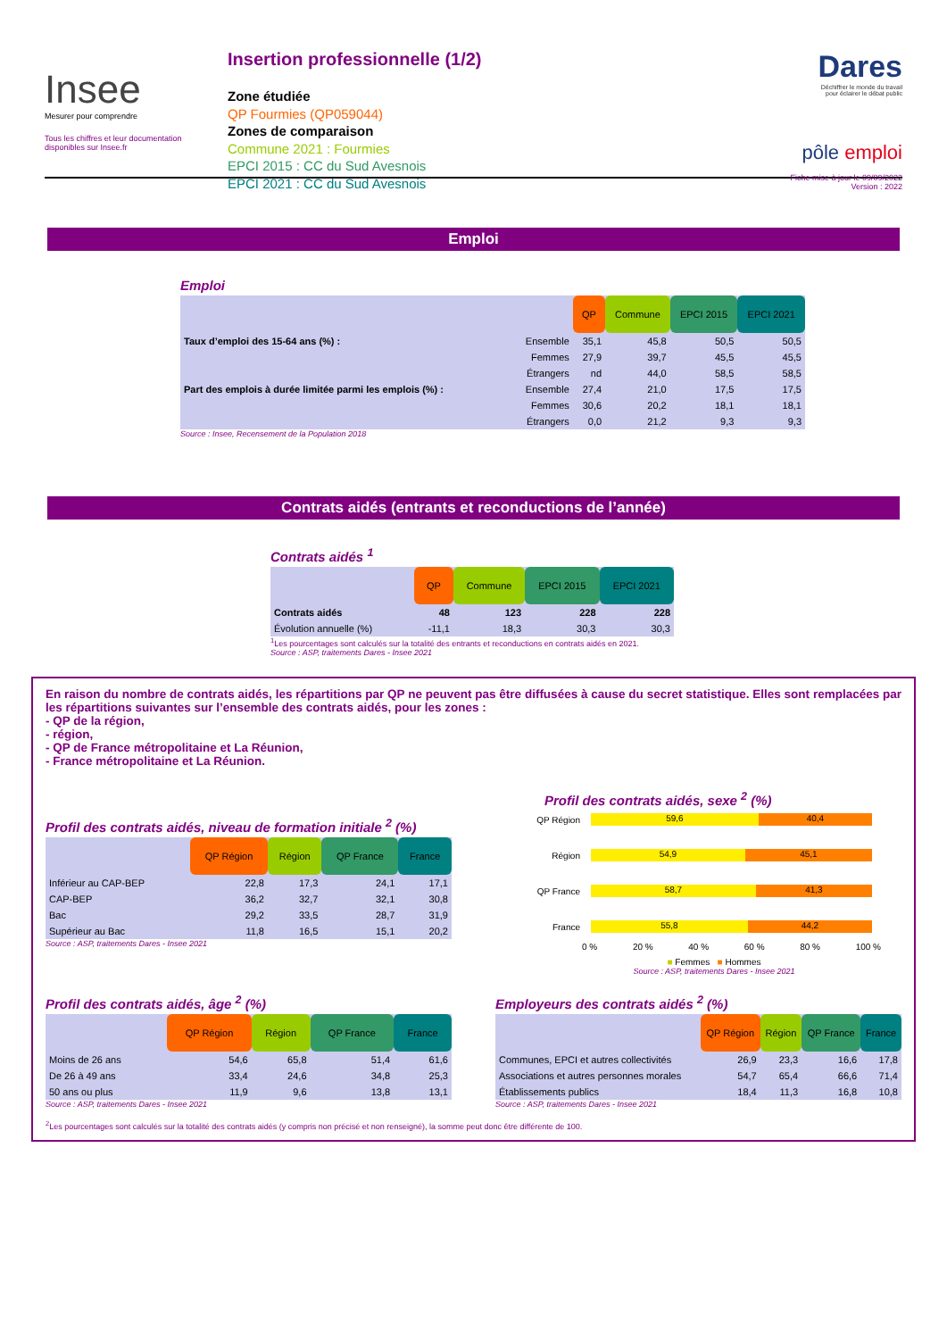Insee
Mesurer pour comprendre
Tous les chiffres et leur documentation disponibles sur Insee.fr
Insertion professionnelle (1/2)
Zone étudiée
QP Fourmies (QP059044)
Zones de comparaison
Commune 2021 : Fourmies
EPCI 2015 : CC du Sud Avesnois
EPCI 2021 : CC du Sud Avesnois
Dares
Déchiffrer le monde du travail
pour éclairer le débat public
pôle emploi
Fiche mise à jour le 09/09/2022
Version : 2022
Emploi
Emploi
| | | QP | Commune | EPCI 2015 | EPCI 2021 |
| Taux d’emploi des 15-64 ans (%) : | Ensemble | 35,1 | 45,8 | 50,5 | 50,5 |
| | Femmes | 27,9 | 39,7 | 45,5 | 45,5 |
| | Étrangers | nd | 44,0 | 58,5 | 58,5 |
| Part des emplois à durée limitée parmi les emplois (%) : | Ensemble | 27,4 | 21,0 | 17,5 | 17,5 |
| | Femmes | 30,6 | 20,2 | 18,1 | 18,1 |
| | Étrangers | 0,0 | 21,2 | 9,3 | 9,3 |
Source : Insee, Recensement de la Population 2018
Contrats aidés (entrants et reconductions de l’année)
Contrats aidés <sup>1</sup>
| | QP | Commune | EPCI 2015 | EPCI 2021 |
| Contrats aidés | 48 | 123 | 228 | 228 |
| Évolution annuelle (%) | -11,1 | 18,3 | 30,3 | 30,3 |
<sup>1</sup> Les pourcentages sont calculés sur la totalité des entrants et reconductions en contrats aidés en 2021.
Source : ASP, traitements Dares - Insee 2021
En raison du nombre de contrats aidés, les répartitions par QP ne peuvent pas être diffusées à cause du secret statistique. Elles sont remplacées par les répartitions suivantes sur l’ensemble des contrats aidés, pour les zones :
- QP de la région,
- région,
- QP de France métropolitaine et La Réunion,
- France métropolitaine et La Réunion.
Profil des contrats aidés, niveau de formation initiale <sup>2</sup> (%)
| | QP Région | Région | QP France | France |
| Inférieur au CAP-BEP | 22,8 | 17,3 | 24,1 | 17,1 |
| CAP-BEP | 36,2 | 32,7 | 32,1 | 30,8 |
| Bac | 29,2 | 33,5 | 28,7 | 31,9 |
| Supérieur au Bac | 11,8 | 16,5 | 15,1 | 20,2 |
Source : ASP, traitements Dares - Insee 2021
Profil des contrats aidés, sexe <sup>2</sup> (%)
QP Région
59,6 40,4
Région
54,9 45,1
QP France
58,7 41,3
France
55,8 44,2
0 % 20 % 40 % 60 % 80 % 100 %
■ Femmes ■ Hommes
Source : ASP, traitements Dares - Insee 2021
Profil des contrats aidés, âge <sup>2</sup> (%)
| | QP Région | Région | QP France | France |
| Moins de 26 ans | 54,6 | 65,8 | 51,4 | 61,6 |
| De 26 à 49 ans | 33,4 | 24,6 | 34,8 | 25,3 |
| 50 ans ou plus | 11,9 | 9,6 | 13,8 | 13,1 |
Source : ASP, traitements Dares - Insee 2021
Employeurs des contrats aidés <sup>2</sup> (%)
| | QP Région | Région | QP France | France |
| Communes, EPCI et autres collectivités | 26,9 | 23,3 | 16,6 | 17,8 |
| Associations et autres personnes morales | 54,7 | 65,4 | 66,6 | 71,4 |
| Établissements publics | 18,4 | 11,3 | 16,8 | 10,8 |
Source : ASP, traitements Dares - Insee 2021
<sup>2</sup> Les pourcentages sont calculés sur la totalité des contrats aidés (y compris non précisé et non renseigné), la somme peut donc être différente de 100.